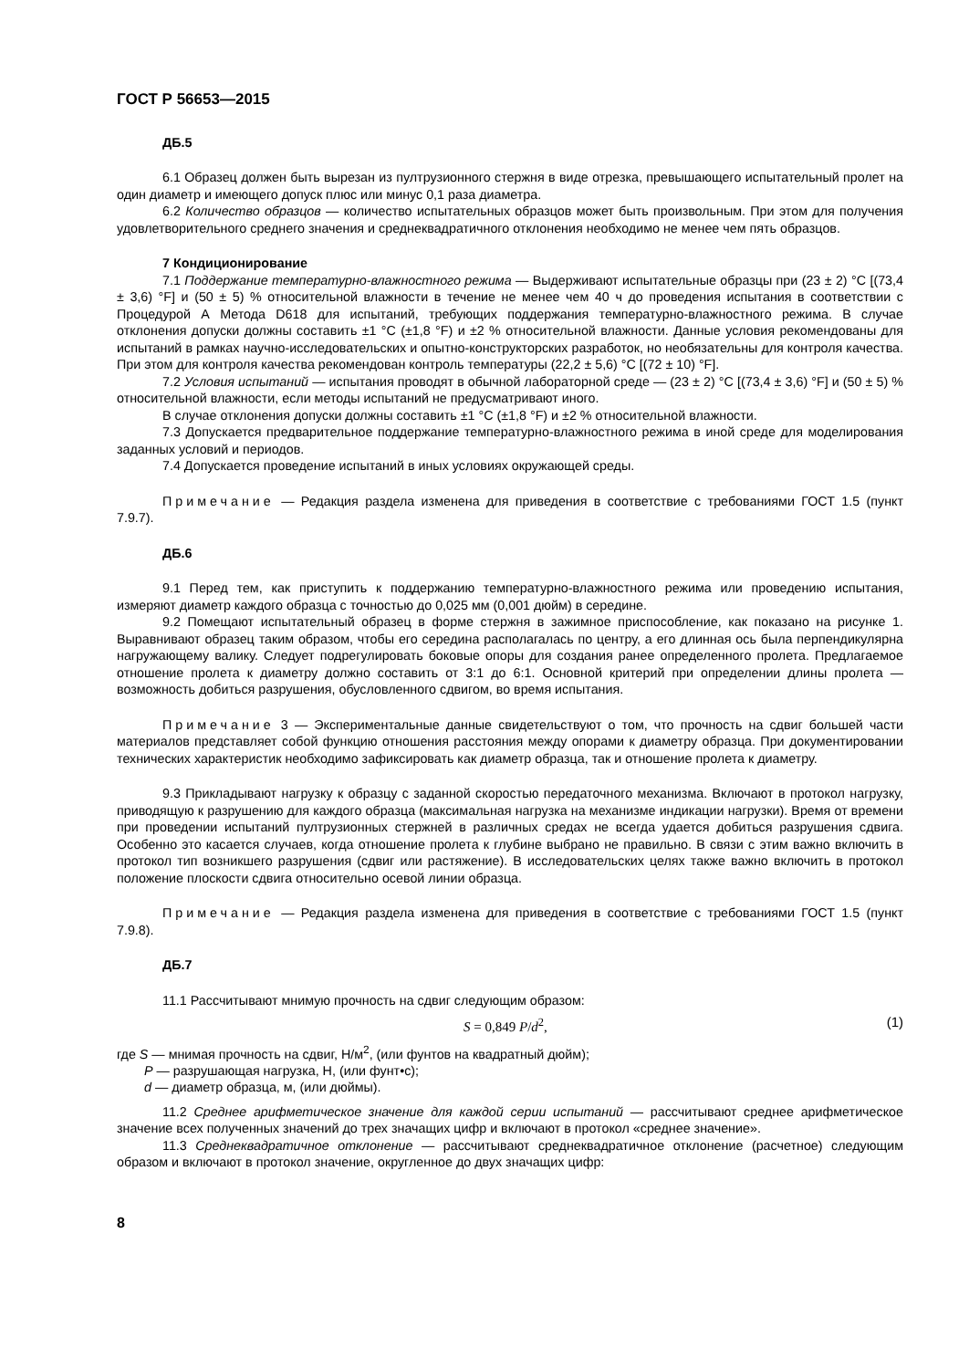ГОСТ Р 56653—2015
ДБ.5
6.1 Образец должен быть вырезан из пултрузионного стержня в виде отрезка, превышающего испытательный пролет на один диаметр и имеющего допуск плюс или минус 0,1 раза диаметра.
6.2 Количество образцов — количество испытательных образцов может быть произвольным. При этом для получения удовлетворительного среднего значения и среднеквадратичного отклонения необходимо не менее чем пять образцов.
7 Кондиционирование
7.1 Поддержание температурно-влажностного режима — Выдерживают испытательные образцы при (23 ± 2) °С [(73,4 ± 3,6) °F] и (50 ± 5) % относительной влажности в течение не менее чем 40 ч до проведения испытания в соответствии с Процедурой А Метода D618 для испытаний, требующих поддержания температурно-влажностного режима. В случае отклонения допуски должны составить ±1 °С (±1,8 °F) и ±2 % относительной влажности. Данные условия рекомендованы для испытаний в рамках научно-исследовательских и опытно-конструкторских разработок, но необязательны для контроля качества. При этом для контроля качества рекомендован контроль температуры (22,2 ± 5,6) °С [(72 ± 10) °F].
7.2 Условия испытаний — испытания проводят в обычной лабораторной среде — (23 ± 2) °С [(73,4 ± 3,6) °F] и (50 ± 5) % относительной влажности, если методы испытаний не предусматривают иного.
В случае отклонения допуски должны составить ±1 °С (±1,8 °F) и ±2 % относительной влажности.
7.3 Допускается предварительное поддержание температурно-влажностного режима в иной среде для моделирования заданных условий и периодов.
7.4 Допускается проведение испытаний в иных условиях окружающей среды.
Примечание — Редакция раздела изменена для приведения в соответствие с требованиями ГОСТ 1.5 (пункт 7.9.7).
ДБ.6
9.1 Перед тем, как приступить к поддержанию температурно-влажностного режима или проведению испытания, измеряют диаметр каждого образца с точностью до 0,025 мм (0,001 дюйм) в середине.
9.2 Помещают испытательный образец в форме стержня в зажимное приспособление, как показано на рисунке 1. Выравнивают образец таким образом, чтобы его середина располагалась по центру, а его длинная ось была перпендикулярна нагружающему валику. Следует подрегулировать боковые опоры для создания ранее определенного пролета. Предлагаемое отношение пролета к диаметру должно составить от 3:1 до 6:1. Основной критерий при определении длины пролета — возможность добиться разрушения, обусловленного сдвигом, во время испытания.
Примечание 3 — Экспериментальные данные свидетельствуют о том, что прочность на сдвиг большей части материалов представляет собой функцию отношения расстояния между опорами к диаметру образца. При документировании технических характеристик необходимо зафиксировать как диаметр образца, так и отношение пролета к диаметру.
9.3 Прикладывают нагрузку к образцу с заданной скоростью передаточного механизма. Включают в протокол нагрузку, приводящую к разрушению для каждого образца (максимальная нагрузка на механизме индикации нагрузки). Время от времени при проведении испытаний пултрузионных стержней в различных средах не всегда удается добиться разрушения сдвига. Особенно это касается случаев, когда отношение пролета к глубине выбрано не правильно. В связи с этим важно включить в протокол тип возникшего разрушения (сдвиг или растяжение). В исследовательских целях также важно включить в протокол положение плоскости сдвига относительно осевой линии образца.
Примечание — Редакция раздела изменена для приведения в соответствие с требованиями ГОСТ 1.5 (пункт 7.9.8).
ДБ.7
11.1 Рассчитывают мнимую прочность на сдвиг следующим образом:
S = 0,849 P/d<sup>2</sup>, (1)
где S — мнимая прочность на сдвиг, Н/м<sup>2</sup>, (или фунтов на квадратный дюйм);
P — разрушающая нагрузка, Н, (или фунт•с);
d — диаметр образца, м, (или дюймы).
11.2 Среднее арифметическое значение для каждой серии испытаний — рассчитывают среднее арифметическое значение всех полученных значений до трех значащих цифр и включают в протокол «среднее значение».
11.3 Среднеквадратичное отклонение — рассчитывают среднеквадратичное отклонение (расчетное) следующим образом и включают в протокол значение, округленное до двух значащих цифр:
8